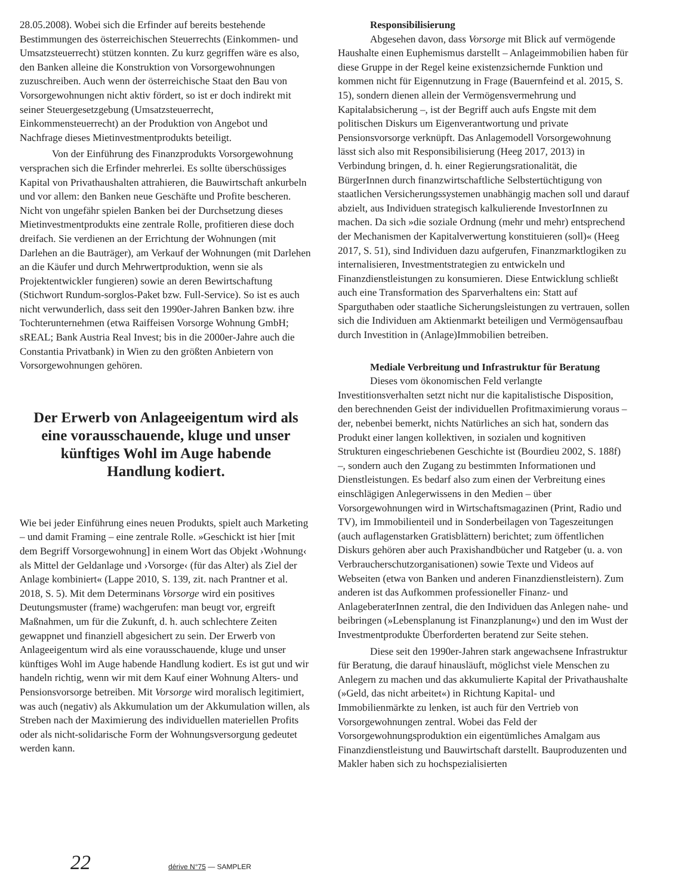28.05.2008). Wobei sich die Erfinder auf bereits bestehende Bestimmungen des österreichischen Steuerrechts (Einkommen- und Umsatzsteuerrecht) stützen konnten. Zu kurz gegriffen wäre es also, den Banken alleine die Konstruktion von Vorsorgewohnungen zuzuschreiben. Auch wenn der österreichische Staat den Bau von Vorsorgewohnungen nicht aktiv fördert, so ist er doch indirekt mit seiner Steuergesetzgebung (Umsatzsteuerrecht, Einkommensteuerrecht) an der Produktion von Angebot und Nachfrage dieses Mietinvestmentprodukts beteiligt.
Von der Einführung des Finanzprodukts Vorsorgewohnung versprachen sich die Erfinder mehrerlei. Es sollte überschüssiges Kapital von Privathaushalten attrahieren, die Bauwirtschaft ankurbeln und vor allem: den Banken neue Geschäfte und Profite bescheren. Nicht von ungefähr spielen Banken bei der Durchsetzung dieses Mietinvestmentprodukts eine zentrale Rolle, profitieren diese doch dreifach. Sie verdienen an der Errichtung der Wohnungen (mit Darlehen an die Bauträger), am Verkauf der Wohnungen (mit Darlehen an die Käufer und durch Mehrwertproduktion, wenn sie als Projektentwickler fungieren) sowie an deren Bewirtschaftung (Stichwort Rundum-sorglos-Paket bzw. Full-Service). So ist es auch nicht verwunderlich, dass seit den 1990er-Jahren Banken bzw. ihre Tochterunternehmen (etwa Raiffeisen Vorsorge Wohnung GmbH; sREAL; Bank Austria Real Invest; bis in die 2000er-Jahre auch die Constantia Privatbank) in Wien zu den größten Anbietern von Vorsorgewohnungen gehören.
Der Erwerb von Anlageeigentum wird als eine vorausschauende, kluge und unser künftiges Wohl im Auge habende Handlung kodiert.
Wie bei jeder Einführung eines neuen Produkts, spielt auch Marketing – und damit Framing – eine zentrale Rolle. »Geschickt ist hier [mit dem Begriff Vorsorgewohnung] in einem Wort das Objekt ›Wohnung‹ als Mittel der Geldanlage und ›Vorsorge‹ (für das Alter) als Ziel der Anlage kombiniert« (Lappe 2010, S. 139, zit. nach Prantner et al. 2018, S. 5). Mit dem Determinans Vorsorge wird ein positives Deutungsmuster (frame) wachgerufen: man beugt vor, ergreift Maßnahmen, um für die Zukunft, d. h. auch schlechtere Zeiten gewappnet und finanziell abgesichert zu sein. Der Erwerb von Anlageeigentum wird als eine vorausschauende, kluge und unser künftiges Wohl im Auge habende Handlung kodiert. Es ist gut und wir handeln richtig, wenn wir mit dem Kauf einer Wohnung Alters- und Pensionsvorsorge betreiben. Mit Vorsorge wird moralisch legitimiert, was auch (negativ) als Akkumulation um der Akkumulation willen, als Streben nach der Maximierung des individuellen materiellen Profits oder als nicht-solidarische Form der Wohnungsversorgung gedeutet werden kann.
Responsibilisierung
Abgesehen davon, dass Vorsorge mit Blick auf vermögende Haushalte einen Euphemismus darstellt – Anlageimmobilien haben für diese Gruppe in der Regel keine existenzsichernde Funktion und kommen nicht für Eigennutzung in Frage (Bauernfeind et al. 2015, S. 15), sondern dienen allein der Vermögensvermehrung und Kapitalabsicherung –, ist der Begriff auch aufs Engste mit dem politischen Diskurs um Eigenverantwortung und private Pensionsvorsorge verknüpft. Das Anlagemodell Vorsorgewohnung lässt sich also mit Responsibilisierung (Heeg 2017, 2013) in Verbindung bringen, d. h. einer Regierungsrationalität, die BürgerInnen durch finanzwirtschaftliche Selbstertüchtigung von staatlichen Versicherungssystemen unabhängig machen soll und darauf abzielt, aus Individuen strategisch kalkulierende InvestorInnen zu machen. Da sich »die soziale Ordnung (mehr und mehr) entsprechend der Mechanismen der Kapitalverwertung konstituieren (soll)« (Heeg 2017, S. 51), sind Individuen dazu aufgerufen, Finanzmarktlogiken zu internalisieren, Investmentstrategien zu entwickeln und Finanzdienstleistungen zu konsumieren. Diese Entwicklung schließt auch eine Transformation des Sparverhaltens ein: Statt auf Sparguthaben oder staatliche Sicherungsleistungen zu vertrauen, sollen sich die Individuen am Aktienmarkt beteiligen und Vermögensaufbau durch Investition in (Anlage)Immobilien betreiben.
Mediale Verbreitung und Infrastruktur für Beratung
Dieses vom ökonomischen Feld verlangte Investitionsverhalten setzt nicht nur die kapitalistische Disposition, den berechnenden Geist der individuellen Profitmaximierung voraus – der, nebenbei bemerkt, nichts Natürliches an sich hat, sondern das Produkt einer langen kollektiven, in sozialen und kognitiven Strukturen eingeschriebenen Geschichte ist (Bourdieu 2002, S. 188f) –, sondern auch den Zugang zu bestimmten Informationen und Dienstleistungen. Es bedarf also zum einen der Verbreitung eines einschlägigen Anlegerwissens in den Medien – über Vorsorgewohnungen wird in Wirtschaftsmagazinen (Print, Radio und TV), im Immobilienteil und in Sonderbeilagen von Tageszeitungen (auch auflagenstarken Gratisblättern) berichtet; zum öffentlichen Diskurs gehören aber auch Praxishandbücher und Ratgeber (u. a. von Verbraucherschutzorganisationen) sowie Texte und Videos auf Webseiten (etwa von Banken und anderen Finanzdienstleistern). Zum anderen ist das Aufkommen professioneller Finanz- und AnlageberaterInnen zentral, die den Individuen das Anlegen nahe- und beibringen (»Lebensplanung ist Finanzplanung«) und den im Wust der Investmentprodukte Überforderten beratend zur Seite stehen.
Diese seit den 1990er-Jahren stark angewachsene Infrastruktur für Beratung, die darauf hinausläuft, möglichst viele Menschen zu Anlegern zu machen und das akkumulierte Kapital der Privathaushalte (»Geld, das nicht arbeitet«) in Richtung Kapital- und Immobilienmärkte zu lenken, ist auch für den Vertrieb von Vorsorgewohnungen zentral. Wobei das Feld der Vorsorgewohnungsproduktion ein eigentümliches Amalgam aus Finanzdienstleistung und Bauwirtschaft darstellt. Bauproduzenten und Makler haben sich zu hochspezialisierten
22 dérive N°75 — SAMPLER